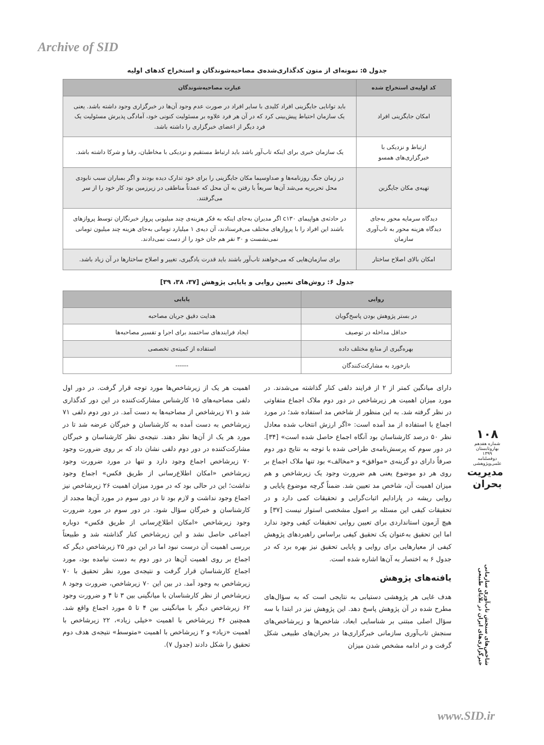Archive of SID
جدول ۵: نمونه‌ای از متون کدگذاری‌شده‌ی مصاحبه‌شوندگان و استخراج کدهای اولیه
| کد اولیه‌ی استخراج شده | عبارت مصاحبه‌شوندگان |
| --- | --- |
| امکان جایگزینی افراد | باید توانایی جایگزینی افراد کلیدی با سایر افراد در صورت عدم وجود آن‌ها در خبرگزاری وجود داشته باشد. یعنی یک سازمان احتیاط پیش‌بینی کرد که در آن هر فرد علاوه بر مسئولیت کنونی خود، آمادگی پذیرش مسئولیت یک فرد دیگر از اعضای خبرگزاری را داشته باشد. |
| ارتباط و نزدیکی با خبرگزاری‌های همسو | یک سازمان خبری برای اینکه تاب‌آور باشد باید ارتباط مستقیم و نزدیکی با مخاطبان، رقبا و شرکا داشته باشد. |
| تهیه‌ی مکان جایگزین | در زمان جنگ روزنامه‌ها و صداوسیما مکان جایگزینی را برای خود تدارک دیده بودند و اگر بمباران سبب نابودی محل تحریریه می‌شد آن‌ها سریعاً با رفتن به آن محل که عمدتاً مناطقی در زیرزمین بود کار خود را از سر می‌گرفتند. |
| دیدگاه سرمایه محور به‌جای دیدگاه هزینه محور به تاب‌آوری سازمان | در حادثه‌ی هواپیمای c۱۳۰ اگر مدیران به‌جای اینکه به فکر هزینه‌ی چند میلیونی پرواز خبرنگاران توسط پروازهای باشند این افراد را با پروازهای مختلف می‌فرستادند، آن دیه‌ی ۱ میلیارد تومانی به‌جای هزینه چند میلیون تومانی نمی‌نشست و ۳۰ نفر هم جان خود را از دست نمی‌دادند. |
| امکان بالای اصلاح ساختار | برای سازمان‌هایی که می‌خواهند تاب‌آور باشند باید قدرت یادگیری، تغییر و اصلاح ساختارها در آن زیاد باشد. |
جدول ۶: روش‌های تعیین روایی و پایایی پژوهش [۳۷، ۳۸، ۳۹]
| روایی | پایایی |
| --- | --- |
| در بستر پژوهش بودن پاسخ‌گویان | هدایت دقیق جریان مصاحبه |
| حداقل مداخله در توصیف | ایجاد فرایندهای ساختمند برای اجرا و تفسیر مصاحبه‌ها |
| بهره‌گیری از منابع مختلف داده | استفاده از کمیته‌ی تخصصی |
| بازخورد به مشارکت‌کنندگان | ------ |
دارای میانگین کمتر از ۲ از فرایند دلفی کنار گذاشته می‌شدند. در مورد میزان اهمیت هر زیرشاخص در دور دوم ملاک اجماع متفاوتی در نظر گرفته شد. به این منظور از شاخص مد استفاده شد؛ در مورد اجماع با استفاده از مد آمده است: «اگر ارزش انتخاب شده معادل نظر ۵۰ درصد کارشناسان بود آنگاه اجماع حاصل شده است» [۳۴]. در دور سوم که پرسش‌نامه‌ی طراحی شده با توجه به نتایج دور دوم صرفاً دارای دو گزینه‌ی «موافق» و «مخالف» بود تنها ملاک اجماع بر روی هر دو موضوع یعنی هم ضرورت وجود یک زیرشاخص و هم میزان اهمیت آن، شاخص مد تعیین شد. ضمناً گرچه موضوع پایایی و روایی ریشه در پارادایم اثبات‌گرایی و تحقیقات کمی دارد و در تحقیقات کیفی این مسئله بر اصول مشخصی استوار نیست [۳۷] و هیچ آزمون استانداردی برای تعیین روایی تحقیقات کیفی وجود ندارد اما این تحقیق به‌عنوان یک تحقیق کیفی براساس راهبردهای پژوهش کیفی از معیارهایی برای روایی و پایایی تحقیق نیز بهره برد که در جدول ۶ به اختصار به آن‌ها اشاره شده است.
یافته‌های پژوهش
هدف غایی هر پژوهشی دستیابی به نتایجی است که به سؤال‌های مطرح شده در آن پژوهش پاسخ دهد. این پژوهش نیز در ابتدا با سه سؤال اصلی مبتنی بر شناسایی ابعاد، شاخص‌ها و زیرشاخص‌های سنجش تاب‌آوری سازمانی خبرگزاری‌ها در بحران‌های طبیعی شکل گرفت و در ادامه مشخص شدن میزان
اهمیت هر یک از زیرشاخص‌ها مورد توجه قرار گرفت. در دور اول دلفی مصاحبه‌های ۱۵ کارشناس مشارکت‌کننده در این دور کدگذاری شد و ۷۱ زیرشاخص از مصاحبه‌ها به دست آمد. در دور دوم دلفی ۷۱ زیرشاخص به دست آمده به کارشناسان و خبرگان عرضه شد تا در مورد هر یک از آن‌ها نظر دهند. نتیجه‌ی نظر کارشناسان و خبرگان مشارکت‌کننده در دور دوم دلفی نشان داد که بر روی ضرورت وجود ۷۰ زیرشاخص اجماع وجود دارد و تنها در مورد ضرورت وجود زیرشاخص «امکان اطلاع‌رسانی از طریق فکس» اجماع وجود نداشت؛ این در حالی بود که در مورد میزان اهمیت ۲۶ زیرشاخص نیز اجماع وجود نداشت و لازم بود تا در دور سوم در مورد آن‌ها مجدد از کارشناسان و خبرگان سؤال شود. در دور سوم در مورد ضرورت وجود زیرشاخص «امکان اطلاع‌رسانی از طریق فکس» دوباره اجماعی حاصل نشد و این زیرشاخص کنار گذاشته شد و طبیعتاً بررسی اهمیت آن درست نبود اما در این دور ۲۵ زیرشاخص دیگر که اجماع بر روی اهمیت آن‌ها در دور دوم به دست نیامده بود، مورد اجماع کارشناسان قرار گرفت و نتیجه‌ی مورد نظر تحقیق با ۷۰ زیرشاخص به وجود آمد. در بین این ۷۰ زیرشاخص، ضرورت وجود ۸ زیرشاخص از نظر کارشناسان با میانگینی بین ۳ تا ۴ و ضرورت وجود ۶۲ زیرشاخص دیگر با میانگینی بین ۴ تا ۵ مورد اجماع واقع شد. همچنین ۴۶ زیرشاخص با اهمیت «خیلی زیاد»، ۲۲ زیرشاخص با اهمیت «زیاد» و ۲ زیرشاخص با اهمیت «متوسط» نتیجه‌ی هدف دوم تحقیق را شکل دادند (جدول ۷).
۱۰۸
شماره هفدهم
بهاروتابستان ۱۳۹۹
دوفصلنامه علمی‌وپژوهشی
مدیریت بحران
شاخص‌های سنجش تاب‌آوری سازمانی خبرگزاری‌های ایران در بلایای طبیعی
www.SID.ir